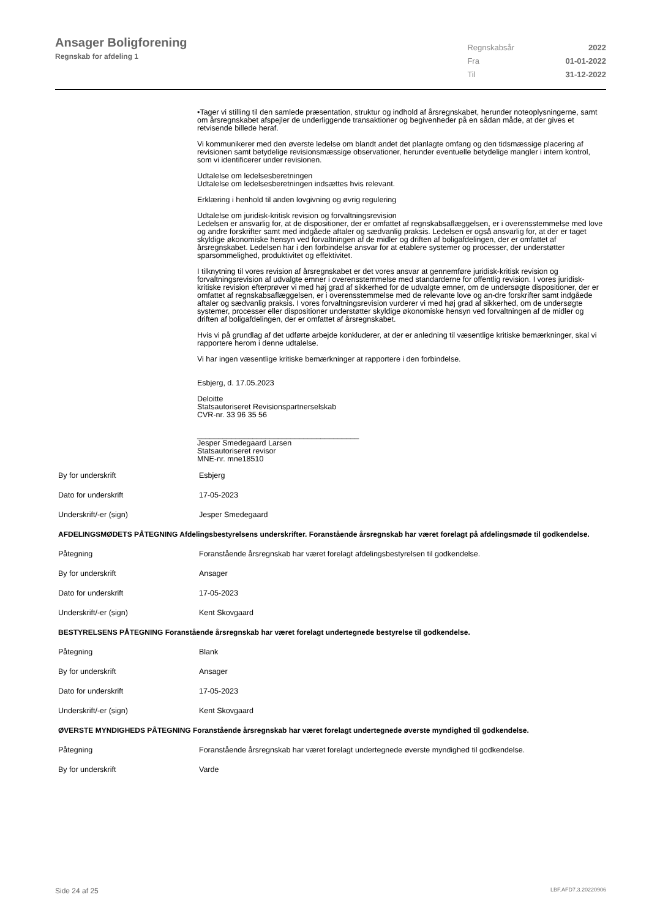Ansager Boligforening
Regnskab for afdeling 1
| Regnskabsår | 2022 |
| Fra | 01-01-2022 |
| Til | 31-12-2022 |
•Tager vi stilling til den samlede præsentation, struktur og indhold af årsregnskabet, herunder noteoplysningerne, samt om årsregnskabet afspejler de underliggende transaktioner og begivenheder på en sådan måde, at der gives et retvisende billede heraf.
Vi kommunikerer med den øverste ledelse om blandt andet det planlagte omfang og den tidsmæssige placering af revisionen samt betydelige revisionsmæssige observationer, herunder eventuelle betydelige mangler i intern kontrol, som vi identificerer under revisionen.
Udtalelse om ledelsesberetningen
Udtalelse om ledelsesberetningen indsættes hvis relevant.
Erklæring i henhold til anden lovgivning og øvrig regulering
Udtalelse om juridisk-kritisk revision og forvaltningsrevision
Ledelsen er ansvarlig for, at de dispositioner, der er omfattet af regnskabsaflæggelsen, er i overensstemmelse med love og andre forskrifter samt med indgåede aftaler og sædvanlig praksis. Ledelsen er også ansvarlig for, at der er taget skyldige økonomiske hensyn ved forvaltningen af de midler og driften af boligafdelingen, der er omfattet af årsregnskabet. Ledelsen har i den forbindelse ansvar for at etablere systemer og processer, der understøtter sparsommelighed, produktivitet og effektivitet.
I tilknytning til vores revision af årsregnskabet er det vores ansvar at gennemføre juridisk-kritisk revision og forvaltningsrevision af udvalgte emner i overensstemmelse med standarderne for offentlig revision. I vores juridisk-kritiske revision efterprøver vi med høj grad af sikkerhed for de udvalgte emner, om de undersøgte dispositioner, der er omfattet af regnskabsaflæggelsen, er i overensstemmelse med de relevante love og an-dre forskrifter samt indgåede aftaler og sædvanlig praksis. I vores forvaltningsrevision vurderer vi med høj grad af sikkerhed, om de undersøgte systemer, processer eller dispositioner understøtter skyldige økonomiske hensyn ved forvaltningen af de midler og driften af boligafdelingen, der er omfattet af årsregnskabet.
Hvis vi på grundlag af det udførte arbejde konkluderer, at der er anledning til væsentlige kritiske bemærkninger, skal vi rapportere herom i denne udtalelse.
Vi har ingen væsentlige kritiske bemærkninger at rapportere i den forbindelse.
Esbjerg, d. 17.05.2023
Deloitte
Statsautoriseret Revisionspartnerselskab
CVR-nr. 33 96 35 56
______________________________________
Jesper Smedegaard Larsen
Statsautoriseret revisor
MNE-nr. mne18510
| By for underskrift | Esbjerg |
| Dato for underskrift | 17-05-2023 |
| Underskrift/-er (sign) | Jesper Smedegaard |
| AFDELINGSMØDETS PÅTEGNING Afdelingsbestyrelsens underskrifter. Foranstående årsregnskab har været forelagt på afdelingsmøde til godkendelse. | |
| Påtegning | Foranstående årsregnskab har været forelagt afdelingsbestyrelsen til godkendelse. |
| By for underskrift | Ansager |
| Dato for underskrift | 17-05-2023 |
| Underskrift/-er (sign) | Kent Skovgaard |
| BESTYRELSENS PÅTEGNING Foranstående årsregnskab har været forelagt undertegnede bestyrelse til godkendelse. | |
| Påtegning | Blank |
| By for underskrift | Ansager |
| Dato for underskrift | 17-05-2023 |
| Underskrift/-er (sign) | Kent Skovgaard |
| ØVERSTE MYNDIGHEDS PÅTEGNING Foranstående årsregnskab har været forelagt undertegnede øverste myndighed til godkendelse. | |
| Påtegning | Foranstående årsregnskab har været forelagt undertegnede øverste myndighed til godkendelse. |
| By for underskrift | Varde |
Side 24 af 25 LBF.AFD7.3.20220906